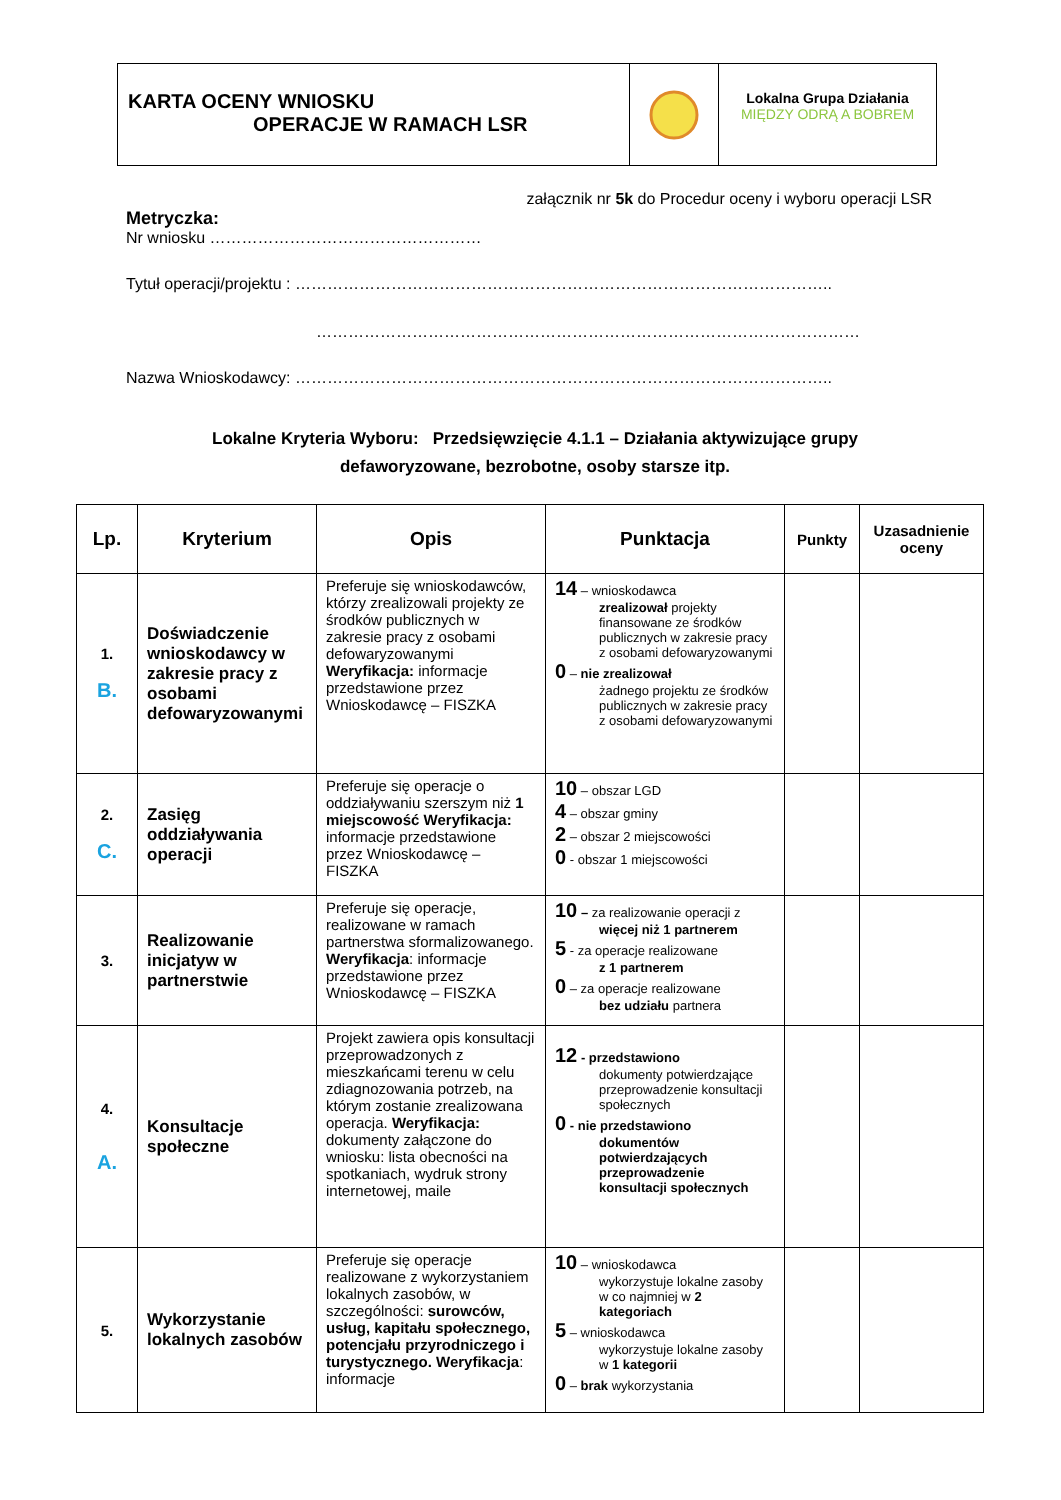KARTA OCENY WNIOSKU
OPERACJE W RAMACH LSR
Lokalna Grupa Działania
MIĘDZY ODRĄ A BOBREM
załącznik nr 5k do Procedur oceny i wyboru operacji LSR
Metryczka:
Nr wniosku ……………………………………………
Tytuł operacji/projektu : ………………………………………………………………………………………..
…………………………………………………………………………………………
Nazwa Wnioskodawcy: ………………………………………………………………………………………..
Lokalne Kryteria Wyboru: Przedsięwzięcie 4.1.1 – Działania aktywizujące grupy
defaworyzowane, bezrobotne, osoby starsze itp.
| Lp. | Kryterium | Opis | Punktacja | Punkty | Uzasadnienie oceny |
| --- | --- | --- | --- | --- | --- |
| 1. B. | Doświadczenie wnioskodawcy w zakresie pracy z osobami defowaryzowanymi | Preferuje się wnioskodawców, którzy zrealizowali projekty ze środków publicznych w zakresie pracy z osobami defowaryzowanymi Weryfikacja: informacje przedstawione przez Wnioskodawcę – FISZKA | 14 – wnioskodawca zrealizował projekty finansowane ze środków publicznych w zakresie pracy z osobami defowaryzowanymi 0 – nie zrealizował żadnego projektu ze środków publicznych w zakresie pracy z osobami defowaryzowanymi | | |
| 2. C. | Zasięg oddziaływania operacji | Preferuje się operacje o oddziaływaniu szerszym niż 1 miejscowość Weryfikacja: informacje przedstawione przez Wnioskodawcę – FISZKA | 10 – obszar LGD 4 – obszar gminy 2 – obszar 2 miejscowości 0 - obszar 1 miejscowości | | |
| 3. | Realizowanie inicjatyw w partnerstwie | Preferuje się operacje, realizowane w ramach partnerstwa sformalizowanego. Weryfikacja : informacje przedstawione przez Wnioskodawcę – FISZKA | 10 – za realizowanie operacji z więcej niż 1 partnerem 5 - za operacje realizowane z 1 partnerem 0 – za operacje realizowane bez udziału partnera | | |
| 4. A. | Konsultacje społeczne | Projekt zawiera opis konsultacji przeprowadzonych z mieszkańcami terenu w celu zdiagnozowania potrzeb, na którym zostanie zrealizowana operacja. Weryfikacja: dokumenty załączone do wniosku: lista obecności na spotkaniach, wydruk strony internetowej, maile | 12 - przedstawiono dokumenty potwierdzające przeprowadzenie konsultacji społecznych 0 - nie przedstawiono dokumentów potwierdzających przeprowadzenie konsultacji społecznych | | |
| 5. | Wykorzystanie lokalnych zasobów | Preferuje się operacje realizowane z wykorzystaniem lokalnych zasobów, w szczególności: surowców, usług, kapitału społecznego, potencjału przyrodniczego i turystycznego. Weryfikacja : informacje | 10 – wnioskodawca wykorzystuje lokalne zasoby w co najmniej w 2 kategoriach 5 – wnioskodawca wykorzystuje lokalne zasoby w 1 kategorii 0 – brak wykorzystania | | |